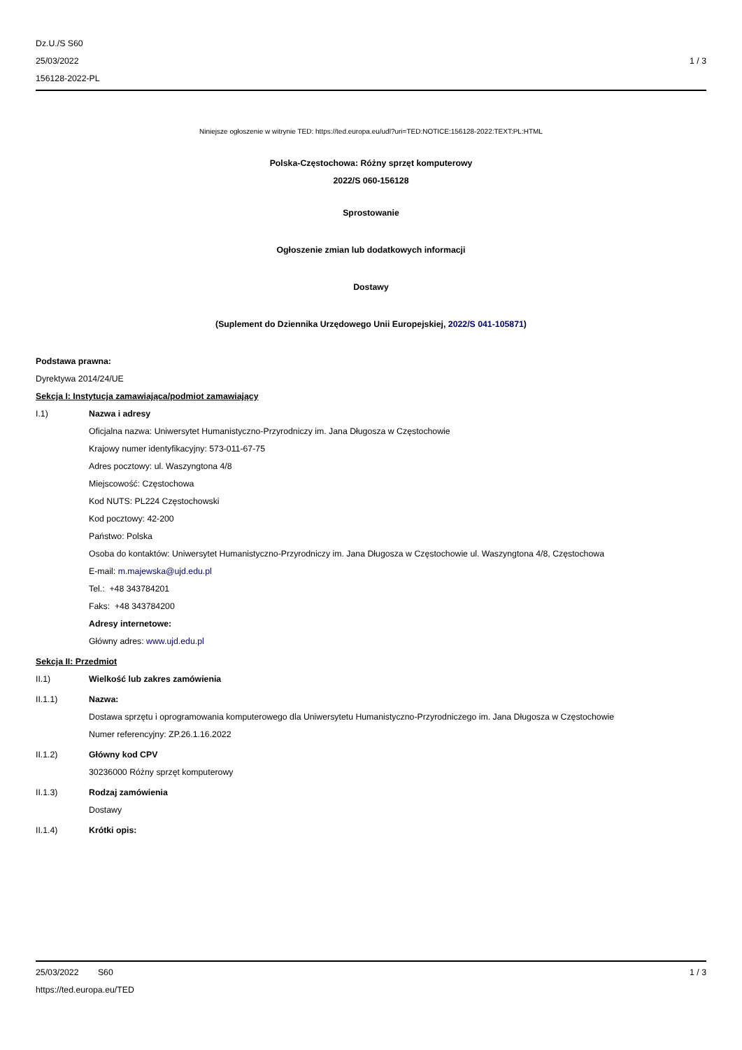Dz.U./S S60
25/03/2022
156128-2022-PL
1 / 3
Niniejsze ogłoszenie w witrynie TED: https://ted.europa.eu/udl?uri=TED:NOTICE:156128-2022:TEXT:PL:HTML
Polska-Częstochowa: Różny sprzęt komputerowy
2022/S 060-156128
Sprostowanie
Ogłoszenie zmian lub dodatkowych informacji
Dostawy
(Suplement do Dziennika Urzędowego Unii Europejskiej, 2022/S 041-105871)
Podstawa prawna:
Dyrektywa 2014/24/UE
Sekcja I: Instytucja zamawiająca/podmiot zamawiający
I.1) Nazwa i adresy
Oficjalna nazwa: Uniwersytet Humanistyczno-Przyrodniczy im. Jana Długosza w Częstochowie
Krajowy numer identyfikacyjny: 573-011-67-75
Adres pocztowy: ul. Waszyngtona 4/8
Miejscowość: Częstochowa
Kod NUTS: PL224 Częstochowski
Kod pocztowy: 42-200
Państwo: Polska
Osoba do kontaktów: Uniwersytet Humanistyczno-Przyrodniczy im. Jana Długosza w Częstochowie ul. Waszyngtona 4/8, Częstochowa
E-mail: m.majewska@ujd.edu.pl
Tel.: +48 343784201
Faks: +48 343784200
Adresy internetowe:
Główny adres: www.ujd.edu.pl
Sekcja II: Przedmiot
II.1) Wielkość lub zakres zamówienia
II.1.1) Nazwa:
Dostawa sprzętu i oprogramowania komputerowego dla Uniwersytetu Humanistyczno-Przyrodniczego im. Jana Długosza w Częstochowie
Numer referencyjny: ZP.26.1.16.2022
II.1.2) Główny kod CPV
30236000 Różny sprzęt komputerowy
II.1.3) Rodzaj zamówienia
Dostawy
II.1.4) Krótki opis:
25/03/2022 S60 1 / 3
https://ted.europa.eu/TED